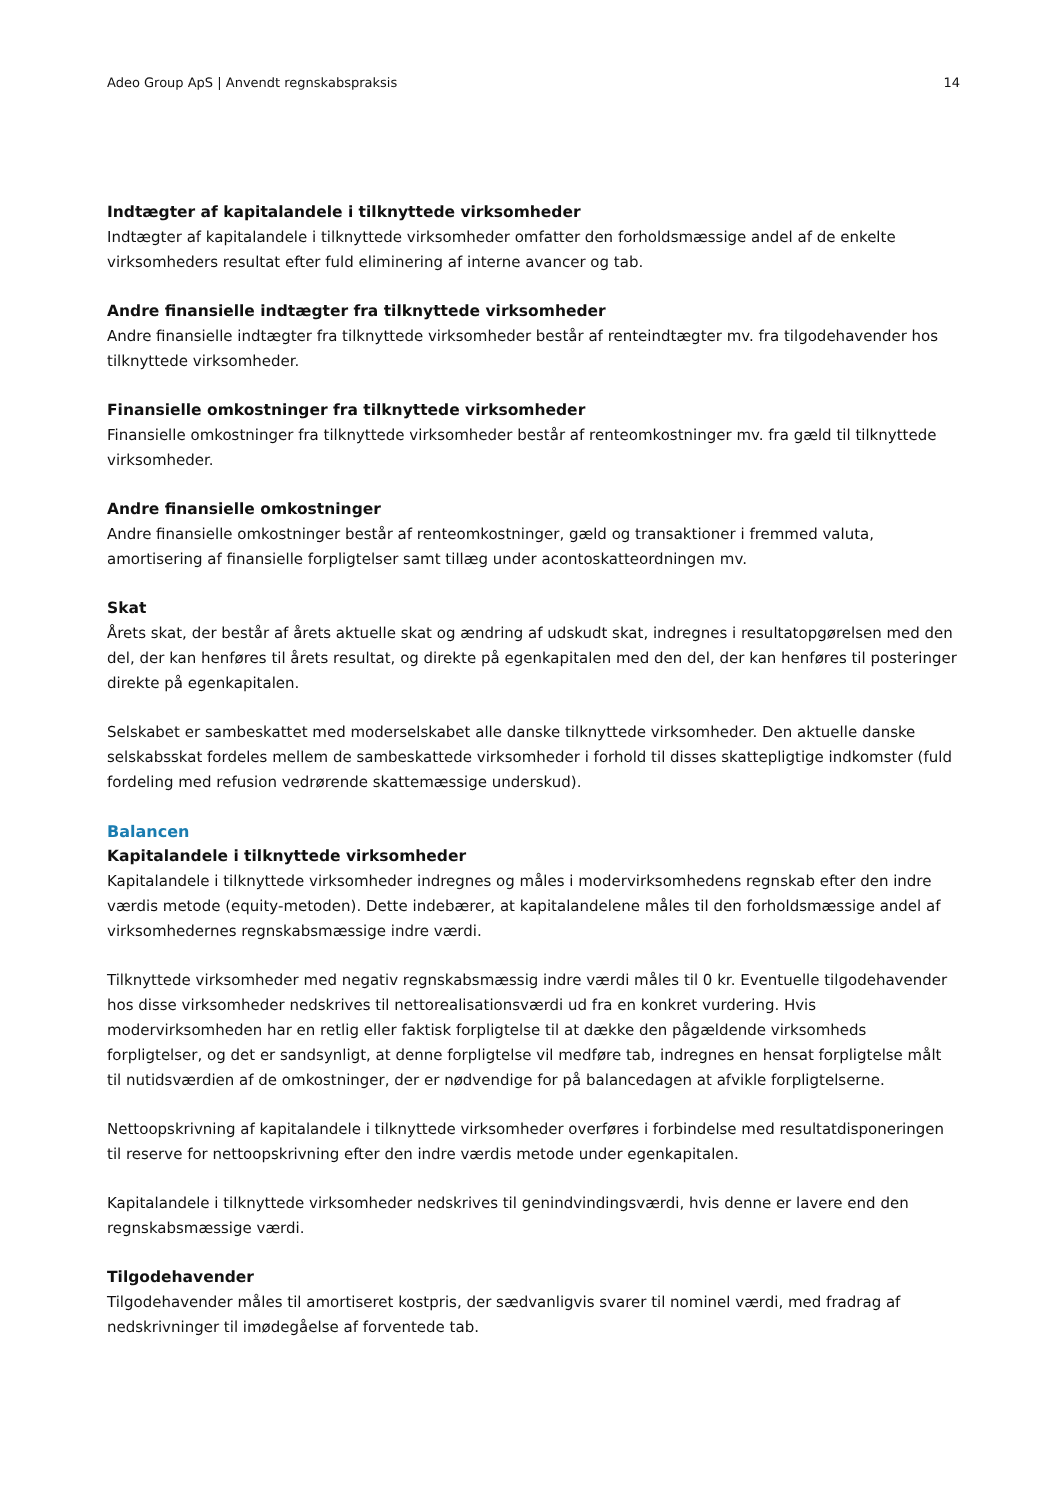Adeo Group ApS | Anvendt regnskabspraksis 14
Indtægter af kapitalandele i tilknyttede virksomheder
Indtægter af kapitalandele i tilknyttede virksomheder omfatter den forholdsmæssige andel af de enkelte virksomheders resultat efter fuld eliminering af interne avancer og tab.
Andre finansielle indtægter fra tilknyttede virksomheder
Andre finansielle indtægter fra tilknyttede virksomheder består af renteindtægter mv. fra tilgodehavender hos tilknyttede virksomheder.
Finansielle omkostninger fra tilknyttede virksomheder
Finansielle omkostninger fra tilknyttede virksomheder består af renteomkostninger mv. fra gæld til tilknyttede virksomheder.
Andre finansielle omkostninger
Andre finansielle omkostninger består af renteomkostninger, gæld og transaktioner i fremmed valuta, amortisering af finansielle forpligtelser samt tillæg under acontoskatteordningen mv.
Skat
Årets skat, der består af årets aktuelle skat og ændring af udskudt skat, indregnes i resultatopgørelsen med den del, der kan henføres til årets resultat, og direkte på egenkapitalen med den del, der kan henføres til posteringer direkte på egenkapitalen.
Selskabet er sambeskattet med moderselskabet alle danske tilknyttede virksomheder. Den aktuelle danske selskabsskat fordeles mellem de sambeskattede virksomheder i forhold til disses skattepligtige indkomster (fuld fordeling med refusion vedrørende skattemæssige underskud).
Balancen
Kapitalandele i tilknyttede virksomheder
Kapitalandele i tilknyttede virksomheder indregnes og måles i modervirksomhedens regnskab efter den indre værdis metode (equity-metoden). Dette indebærer, at kapitalandelene måles til den forholdsmæssige andel af virksomhedernes regnskabsmæssige indre værdi.
Tilknyttede virksomheder med negativ regnskabsmæssig indre værdi måles til 0 kr. Eventuelle tilgodehavender hos disse virksomheder nedskrives til nettorealisationsværdi ud fra en konkret vurdering. Hvis modervirksomheden har en retlig eller faktisk forpligtelse til at dække den pågældende virksomheds forpligtelser, og det er sandsynligt, at denne forpligtelse vil medføre tab, indregnes en hensat forpligtelse målt til nutidsværdien af de omkostninger, der er nødvendige for på balancedagen at afvikle forpligtelserne.
Nettoopskrivning af kapitalandele i tilknyttede virksomheder overføres i forbindelse med resultatdisponeringen til reserve for nettoopskrivning efter den indre værdis metode under egenkapitalen.
Kapitalandele i tilknyttede virksomheder nedskrives til genindvindingsværdi, hvis denne er lavere end den regnskabsmæssige værdi.
Tilgodehavender
Tilgodehavender måles til amortiseret kostpris, der sædvanligvis svarer til nominel værdi, med fradrag af nedskrivninger til imødegåelse af forventede tab.